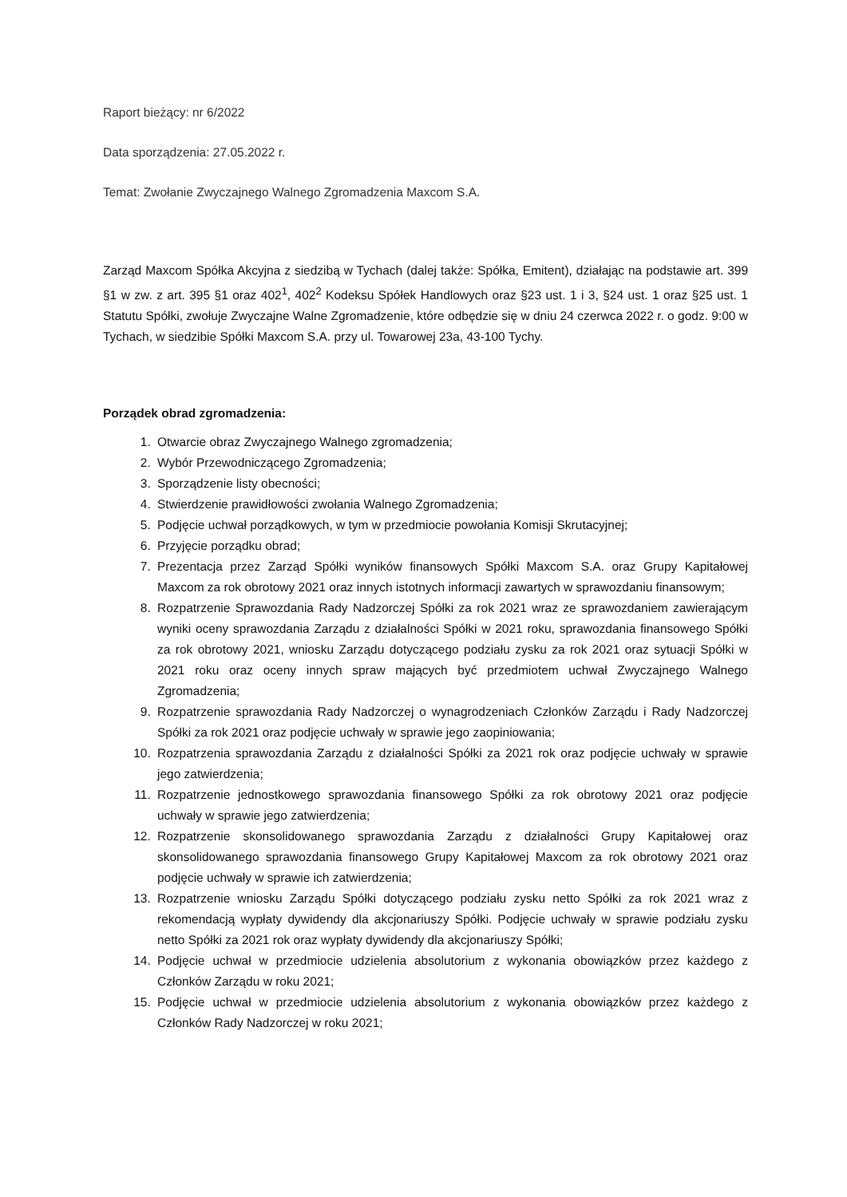Raport bieżący: nr 6/2022
Data sporządzenia: 27.05.2022 r.
Temat: Zwołanie Zwyczajnego Walnego Zgromadzenia Maxcom S.A.
Zarząd Maxcom Spółka Akcyjna z siedzibą w Tychach (dalej także: Spółka, Emitent), działając na podstawie art. 399 §1 w zw. z art. 395 §1 oraz 402<sup>1</sup>, 402<sup>2</sup> Kodeksu Spółek Handlowych oraz §23 ust. 1 i 3, §24 ust. 1 oraz §25 ust. 1 Statutu Spółki, zwołuje Zwyczajne Walne Zgromadzenie, które odbędzie się w dniu 24 czerwca 2022 r. o godz. 9:00 w Tychach, w siedzibie Spółki Maxcom S.A. przy ul. Towarowej 23a, 43-100 Tychy.
Porządek obrad zgromadzenia:
1. Otwarcie obraz Zwyczajnego Walnego zgromadzenia;
2. Wybór Przewodniczącego Zgromadzenia;
3. Sporządzenie listy obecności;
4. Stwierdzenie prawidłowości zwołania Walnego Zgromadzenia;
5. Podjęcie uchwał porządkowych, w tym w przedmiocie powołania Komisji Skrutacyjnej;
6. Przyjęcie porządku obrad;
7. Prezentacja przez Zarząd Spółki wyników finansowych Spółki Maxcom S.A. oraz Grupy Kapitałowej Maxcom za rok obrotowy 2021 oraz innych istotnych informacji zawartych w sprawozdaniu finansowym;
8. Rozpatrzenie Sprawozdania Rady Nadzorczej Spółki za rok 2021 wraz ze sprawozdaniem zawierającym wyniki oceny sprawozdania Zarządu z działalności Spółki w 2021 roku, sprawozdania finansowego Spółki za rok obrotowy 2021, wniosku Zarządu dotyczącego podziału zysku za rok 2021 oraz sytuacji Spółki w 2021 roku oraz oceny innych spraw mających być przedmiotem uchwał Zwyczajnego Walnego Zgromadzenia;
9. Rozpatrzenie sprawozdania Rady Nadzorczej o wynagrodzeniach Członków Zarządu i Rady Nadzorczej Spółki za rok 2021 oraz podjęcie uchwały w sprawie jego zaopiniowania;
10. Rozpatrzenia sprawozdania Zarządu z działalności Spółki za 2021 rok oraz podjęcie uchwały w sprawie jego zatwierdzenia;
11. Rozpatrzenie jednostkowego sprawozdania finansowego Spółki za rok obrotowy 2021 oraz podjęcie uchwały w sprawie jego zatwierdzenia;
12. Rozpatrzenie skonsolidowanego sprawozdania Zarządu z działalności Grupy Kapitałowej oraz skonsolidowanego sprawozdania finansowego Grupy Kapitałowej Maxcom za rok obrotowy 2021 oraz podjęcie uchwały w sprawie ich zatwierdzenia;
13. Rozpatrzenie wniosku Zarządu Spółki dotyczącego podziału zysku netto Spółki za rok 2021 wraz z rekomendacją wypłaty dywidendy dla akcjonariuszy Spółki. Podjęcie uchwały w sprawie podziału zysku netto Spółki za 2021 rok oraz wypłaty dywidendy dla akcjonariuszy Spółki;
14. Podjęcie uchwał w przedmiocie udzielenia absolutorium z wykonania obowiązków przez każdego z Członków Zarządu w roku 2021;
15. Podjęcie uchwał w przedmiocie udzielenia absolutorium z wykonania obowiązków przez każdego z Członków Rady Nadzorczej w roku 2021;